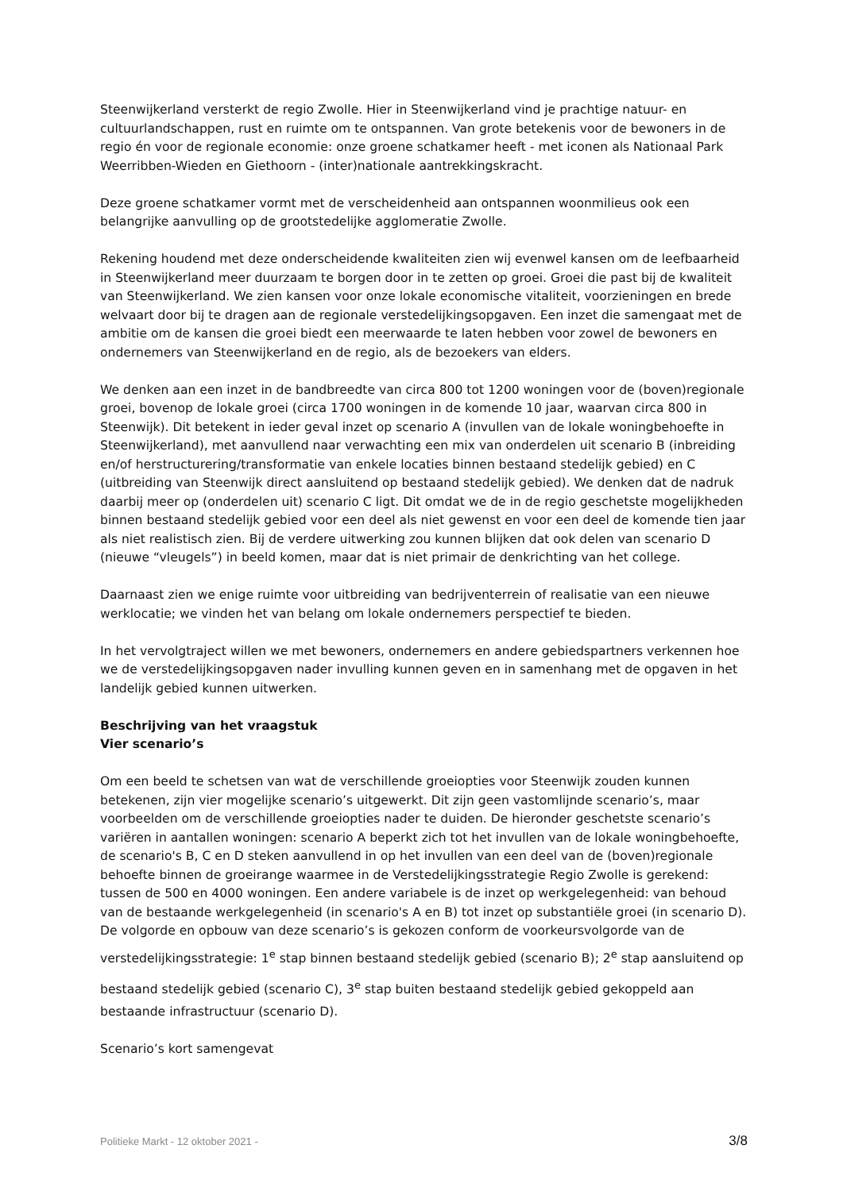Steenwijkerland versterkt de regio Zwolle. Hier in Steenwijkerland vind je prachtige natuur- en cultuurlandschappen, rust en ruimte om te ontspannen. Van grote betekenis voor de bewoners in de regio én voor de regionale economie: onze groene schatkamer heeft - met iconen als Nationaal Park Weerribben-Wieden en Giethoorn - (inter)nationale aantrekkingskracht.
Deze groene schatkamer vormt met de verscheidenheid aan ontspannen woonmilieus ook een belangrijke aanvulling op de grootstedelijke agglomeratie Zwolle.
Rekening houdend met deze onderscheidende kwaliteiten zien wij evenwel kansen om de leefbaarheid in Steenwijkerland meer duurzaam te borgen door in te zetten op groei. Groei die past bij de kwaliteit van Steenwijkerland. We zien kansen voor onze lokale economische vitaliteit, voorzieningen en brede welvaart door bij te dragen aan de regionale verstedelijkingsopgaven. Een inzet die samengaat met de ambitie om de kansen die groei biedt een meerwaarde te laten hebben voor zowel de bewoners en ondernemers van Steenwijkerland en de regio, als de bezoekers van elders.
We denken aan een inzet in de bandbreedte van circa 800 tot 1200 woningen voor de (boven)regionale groei, bovenop de lokale groei (circa 1700 woningen in de komende 10 jaar, waarvan circa 800 in Steenwijk). Dit betekent in ieder geval inzet op scenario A (invullen van de lokale woningbehoefte in Steenwijkerland), met aanvullend naar verwachting een mix van onderdelen uit scenario B (inbreiding en/of herstructurering/transformatie van enkele locaties binnen bestaand stedelijk gebied) en C (uitbreiding van Steenwijk direct aansluitend op bestaand stedelijk gebied). We denken dat de nadruk daarbij meer op (onderdelen uit) scenario C ligt. Dit omdat we de in de regio geschetste mogelijkheden binnen bestaand stedelijk gebied voor een deel als niet gewenst en voor een deel de komende tien jaar als niet realistisch zien. Bij de verdere uitwerking zou kunnen blijken dat ook delen van scenario D (nieuwe “vleugels”) in beeld komen, maar dat is niet primair de denkrichting van het college.
Daarnaast zien we enige ruimte voor uitbreiding van bedrijventerrein of realisatie van een nieuwe werklocatie; we vinden het van belang om lokale ondernemers perspectief te bieden.
In het vervolgtraject willen we met bewoners, ondernemers en andere gebiedspartners verkennen hoe we de verstedelijkingsopgaven nader invulling kunnen geven en in samenhang met de opgaven in het landelijk gebied kunnen uitwerken.
Beschrijving van het vraagstuk
Vier scenario’s
Om een beeld te schetsen van wat de verschillende groeiopties voor Steenwijk zouden kunnen betekenen, zijn vier mogelijke scenario’s uitgewerkt. Dit zijn geen vastomlijnde scenario’s, maar voorbeelden om de verschillende groeiopties nader te duiden. De hieronder geschetste scenario’s variëren in aantallen woningen: scenario A beperkt zich tot het invullen van de lokale woningbehoefte, de scenario's B, C en D steken aanvullend in op het invullen van een deel van de (boven)regionale behoefte binnen de groeirange waarmee in de Verstedelijkingsstrategie Regio Zwolle is gerekend: tussen de 500 en 4000 woningen. Een andere variabele is de inzet op werkgelegenheid: van behoud van de bestaande werkgelegenheid (in scenario's A en B) tot inzet op substantiële groei (in scenario D). De volgorde en opbouw van deze scenario’s is gekozen conform de voorkeursvolgorde van de verstedelijkingsstrategie: 1<sup>e</sup> stap binnen bestaand stedelijk gebied (scenario B); 2<sup>e</sup> stap aansluitend op bestaand stedelijk gebied (scenario C), 3<sup>e</sup> stap buiten bestaand stedelijk gebied gekoppeld aan bestaande infrastructuur (scenario D).
Scenario’s kort samengevat
Politieke Markt - 12 oktober 2021 - 3/8